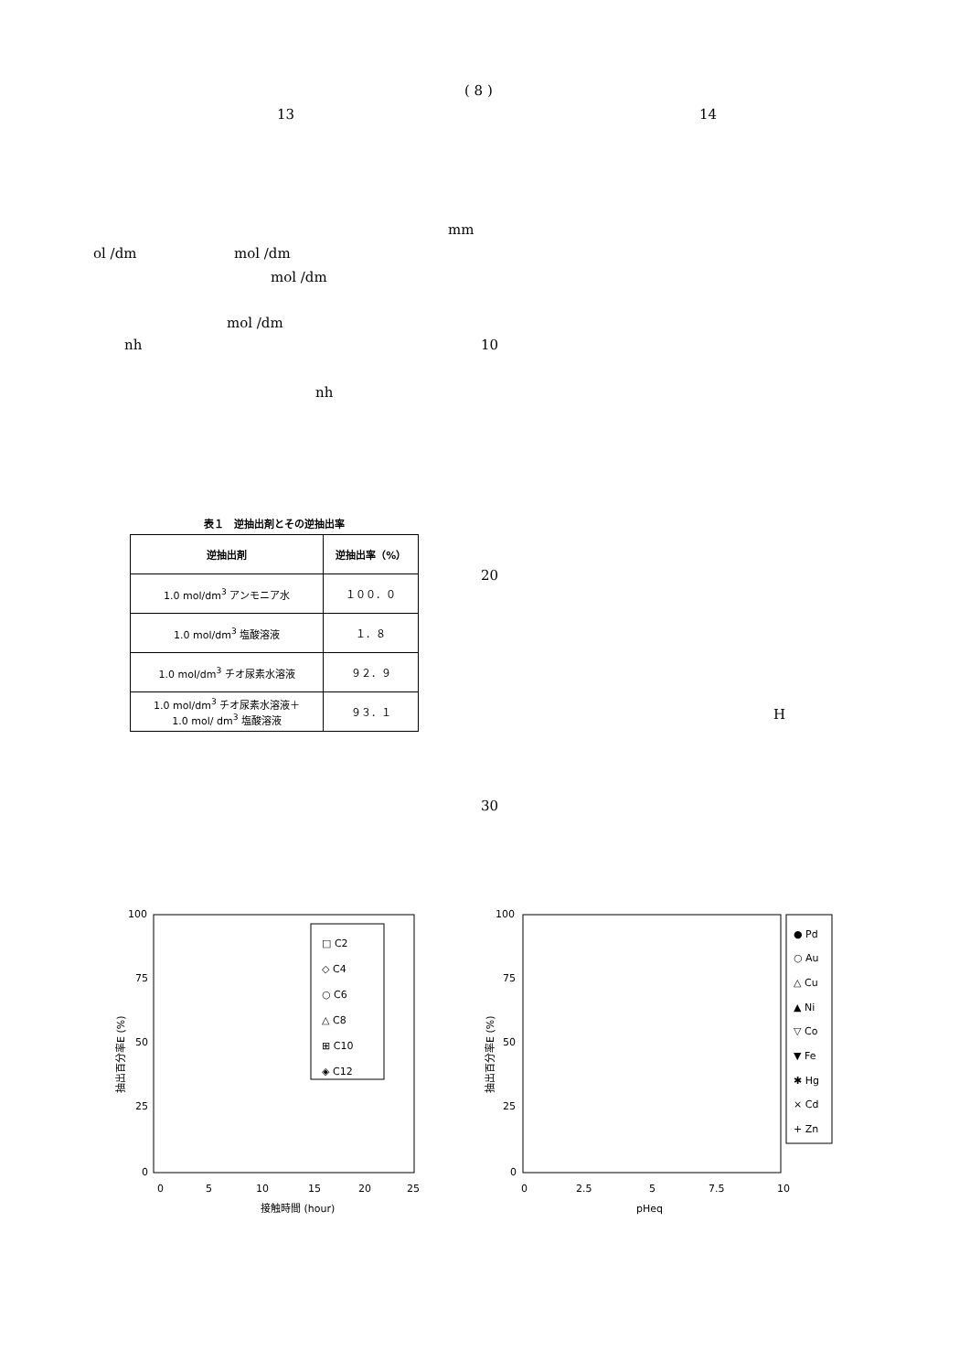( 8 )
13 14
mm
ol /dm mol /dm
mol /dm
mol /dm
nh 10
nh
20
H
30
表１　逆抽出剤とその逆抽出率
| 逆抽出剤 | 逆抽出率（%） |
| --- | --- |
| 1.0 mol/dm<sup>3</sup> アンモニア水 | １００．０ |
| 1.0 mol/dm<sup>3</sup> 塩酸溶液 | １．８ |
| 1.0 mol/dm<sup>3</sup> チオ尿素水溶液 | ９２．９ |
| 1.0 mol/dm<sup>3</sup> チオ尿素水溶液＋ 1.0 mol/ dm<sup>3</sup> 塩酸溶液 | ９３．１ |
100
75
50
25
0
0
5
10
15
20
25
接触時間 (hour)
抽出百分率E (%)
□ C2
◇ C4
○ C6
△ C8
⊞ C10
◈ C12
100
75
50
25
0
0
2.5
5
7.5
10
pHeq
抽出百分率E (%)
● Pd
○ Au
△ Cu
▲ Ni
▽ Co
▼ Fe
✱ Hg
× Cd
+ Zn